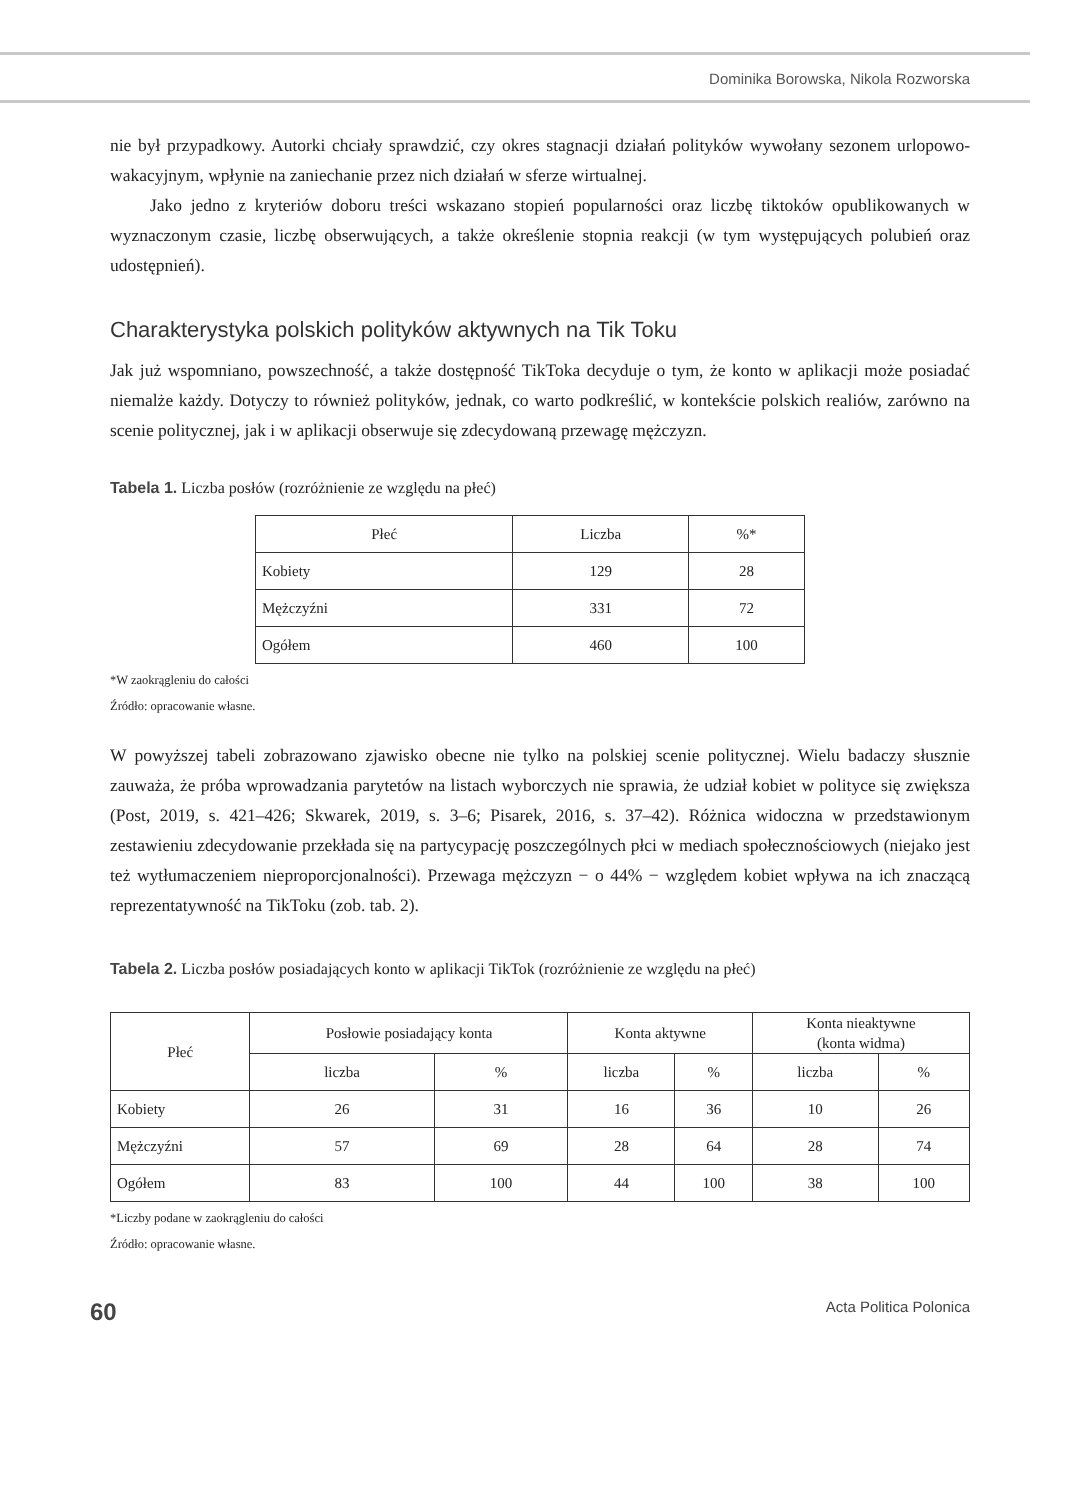Dominika Borowska, Nikola Rozworska
nie był przypadkowy. Autorki chciały sprawdzić, czy okres stagnacji działań polityków wywołany sezonem urlopowo-wakacyjnym, wpłynie na zaniechanie przez nich działań w sferze wirtualnej.
Jako jedno z kryteriów doboru treści wskazano stopień popularności oraz liczbę tiktoków opublikowanych w wyznaczonym czasie, liczbę obserwujących, a także określenie stopnia reakcji (w tym występujących polubień oraz udostępnień).
Charakterystyka polskich polityków aktywnych na Tik Toku
Jak już wspomniano, powszechność, a także dostępność TikToka decyduje o tym, że konto w aplikacji może posiadać niemalże każdy. Dotyczy to również polityków, jednak, co warto podkreślić, w kontekście polskich realiów, zarówno na scenie politycznej, jak i w aplikacji obserwuje się zdecydowaną przewagę mężczyzn.
Tabela 1. Liczba posłów (rozróżnienie ze względu na płeć)
| Płeć | Liczba | %* |
| --- | --- | --- |
| Kobiety | 129 | 28 |
| Mężczyźni | 331 | 72 |
| Ogółem | 460 | 100 |
*W zaokrągleniu do całości
Źródło: opracowanie własne.
W powyższej tabeli zobrazowano zjawisko obecne nie tylko na polskiej scenie politycznej. Wielu badaczy słusznie zauważa, że próba wprowadzania parytetów na listach wyborczych nie sprawia, że udział kobiet w polityce się zwiększa (Post, 2019, s. 421–426; Skwarek, 2019, s. 3–6; Pisarek, 2016, s. 37–42). Różnica widoczna w przedstawionym zestawieniu zdecydowanie przekłada się na partycypację poszczególnych płci w mediach społecznościowych (niejako jest też wytłumaczeniem nieproporcjonalności). Przewaga mężczyzn − o 44% − względem kobiet wpływa na ich znaczącą reprezentatywność na TikToku (zob. tab. 2).
Tabela 2. Liczba posłów posiadających konto w aplikacji TikTok (rozróżnienie ze względu na płeć)
| Płeć | Posłowie posiadający konta | | Konta aktywne | | Konta nieaktywne (konta widma) | |
| --- | --- | --- | --- | --- | --- | --- |
| | liczba | % | liczba | % | liczba | % |
| Kobiety | 26 | 31 | 16 | 36 | 10 | 26 |
| Mężczyźni | 57 | 69 | 28 | 64 | 28 | 74 |
| Ogółem | 83 | 100 | 44 | 100 | 38 | 100 |
*Liczby podane w zaokrągleniu do całości
Źródło: opracowanie własne.
60 Acta Politica Polonica